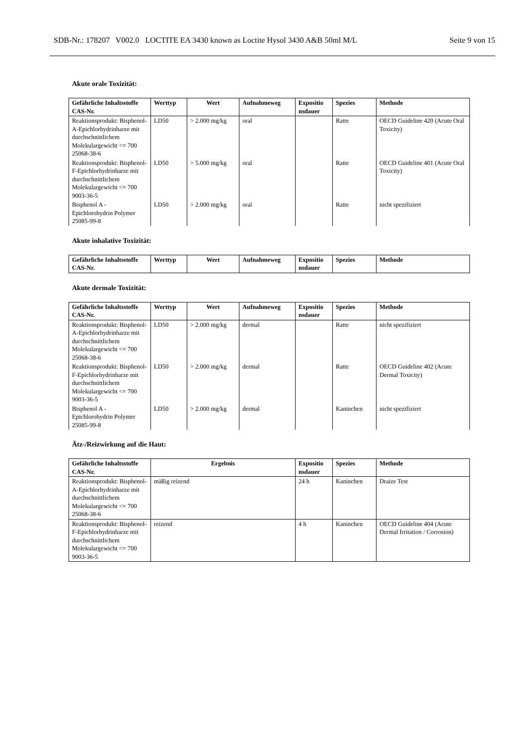SDB-Nr.: 178207 V002.0 LOCTITE EA 3430 known as Loctite Hysol 3430 A&B 50ml M/L Seite 9 von 15
Akute orale Toxizität:
| Gefährliche Inhaltsstoffe CAS-Nr. | Werttyp | Wert | Aufnahmeweg | Expositio nsdauer | Spezies | Methode |
| --- | --- | --- | --- | --- | --- | --- |
| Reaktionsprodukt: Bisphenol-A-Epichlorhydrinharze mit durchschnittlichem Molekulargewicht <= 700 25068-38-6 | LD50 | > 2.000 mg/kg | oral | | Ratte | OECD Guideline 420 (Acute Oral Toxicity) |
| Reaktionsprodukt: Bisphenol-F-Epichlorhydrinharze mit durchschnittlichem Molekulargewicht <= 700 9003-36-5 | LD50 | > 5.000 mg/kg | oral | | Ratte | OECD Guideline 401 (Acute Oral Toxicity) |
| Bisphenol A - Epichlorohydrin Polymer 25085-99-8 | LD50 | > 2.000 mg/kg | oral | | Ratte | nicht spezifiziert |
Akute inhalative Toxizität:
| Gefährliche Inhaltsstoffe CAS-Nr. | Werttyp | Wert | Aufnahmeweg | Expositio nsdauer | Spezies | Methode |
| --- | --- | --- | --- | --- | --- | --- |
Akute dermale Toxizität:
| Gefährliche Inhaltsstoffe CAS-Nr. | Werttyp | Wert | Aufnahmeweg | Expositio nsdauer | Spezies | Methode |
| --- | --- | --- | --- | --- | --- | --- |
| Reaktionsprodukt: Bisphenol-A-Epichlorhydrinharze mit durchschnittlichem Molekulargewicht <= 700 25068-38-6 | LD50 | > 2.000 mg/kg | dermal | | Ratte | nicht spezifiziert |
| Reaktionsprodukt: Bisphenol-F-Epichlorhydrinharze mit durchschnittlichem Molekulargewicht <= 700 9003-36-5 | LD50 | > 2.000 mg/kg | dermal | | Ratte | OECD Guideline 402 (Acute Dermal Toxicity) |
| Bisphenol A - Epichlorohydrin Polymer 25085-99-8 | LD50 | > 2.000 mg/kg | dermal | | Kaninchen | nicht spezifiziert |
Ätz-/Reizwirkung auf die Haut:
| Gefährliche Inhaltsstoffe CAS-Nr. | Ergebnis | Expositio nsdauer | Spezies | Methode |
| --- | --- | --- | --- | --- |
| Reaktionsprodukt: Bisphenol-A-Epichlorhydrinharze mit durchschnittlichem Molekulargewicht <= 700 25068-38-6 | mäßig reizend | 24 h | Kaninchen | Draize Test |
| Reaktionsprodukt: Bisphenol-F-Epichlorhydrinharze mit durchschnittlichem Molekulargewicht <= 700 9003-36-5 | reizend | 4 h | Kaninchen | OECD Guideline 404 (Acute Dermal Irritation / Corrosion) |